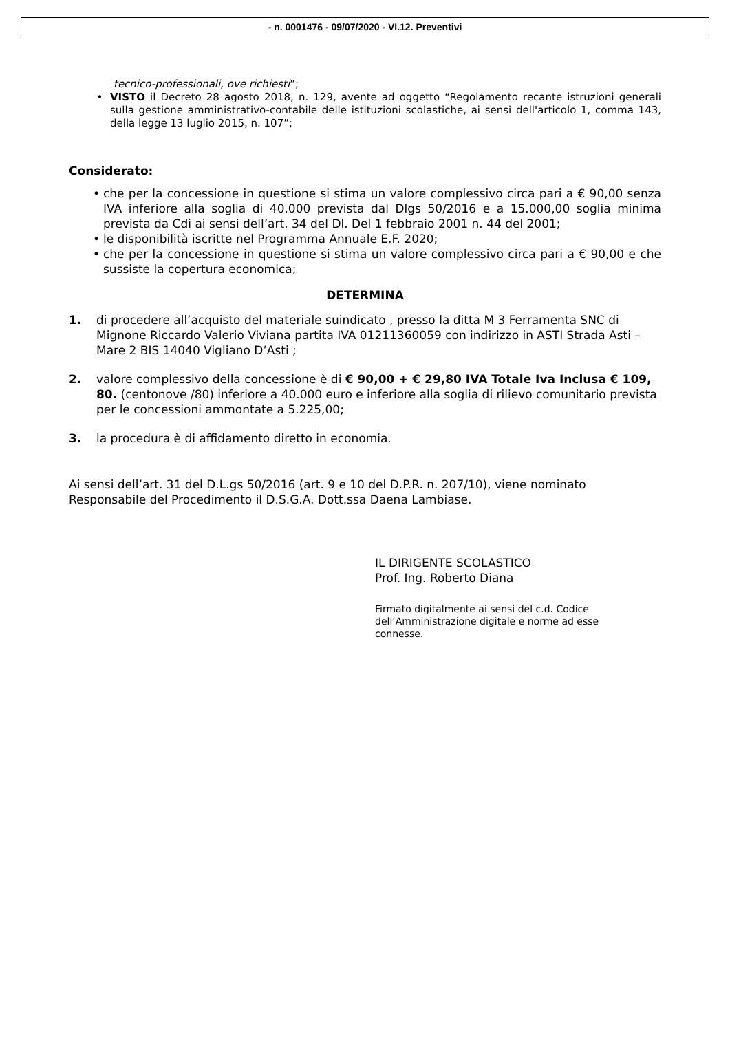- n. 0001476 - 09/07/2020 - VI.12. Preventivi
tecnico-professionali, ove richiesti”;
• VISTO il Decreto 28 agosto 2018, n. 129, avente ad oggetto “Regolamento recante istruzioni generali sulla gestione amministrativo-contabile delle istituzioni scolastiche, ai sensi dell'articolo 1, comma 143, della legge 13 luglio 2015, n. 107”;
Considerato:
• che per la concessione in questione si stima un valore complessivo circa pari a € 90,00 senza IVA inferiore alla soglia di 40.000 prevista dal Dlgs 50/2016 e a 15.000,00 soglia minima prevista da Cdi ai sensi dell’art. 34 del Dl. Del 1 febbraio 2001 n. 44 del 2001;
• le disponibilità iscritte nel Programma Annuale E.F. 2020;
• che per la concessione in questione si stima un valore complessivo circa pari a € 90,00 e che sussiste la copertura economica;
DETERMINA
1. di procedere all’acquisto del materiale suindicato , presso la ditta M 3 Ferramenta SNC di Mignone Riccardo Valerio Viviana partita IVA 01211360059 con indirizzo in ASTI Strada Asti –Mare 2 BIS 14040 Vigliano D’Asti ;
2. valore complessivo della concessione è di € 90,00 + € 29,80 IVA Totale Iva Inclusa € 109, 80. (centonove /80) inferiore a 40.000 euro e inferiore alla soglia di rilievo comunitario prevista per le concessioni ammontate a 5.225,00;
3. la procedura è di affidamento diretto in economia.
Ai sensi dell’art. 31 del D.L.gs 50/2016 (art. 9 e 10 del D.P.R. n. 207/10), viene nominato Responsabile del Procedimento il D.S.G.A. Dott.ssa Daena Lambiase.
IL DIRIGENTE SCOLASTICO
Prof. Ing. Roberto Diana
Firmato digitalmente ai sensi del c.d. Codice dell’Amministrazione digitale e norme ad esse connesse.